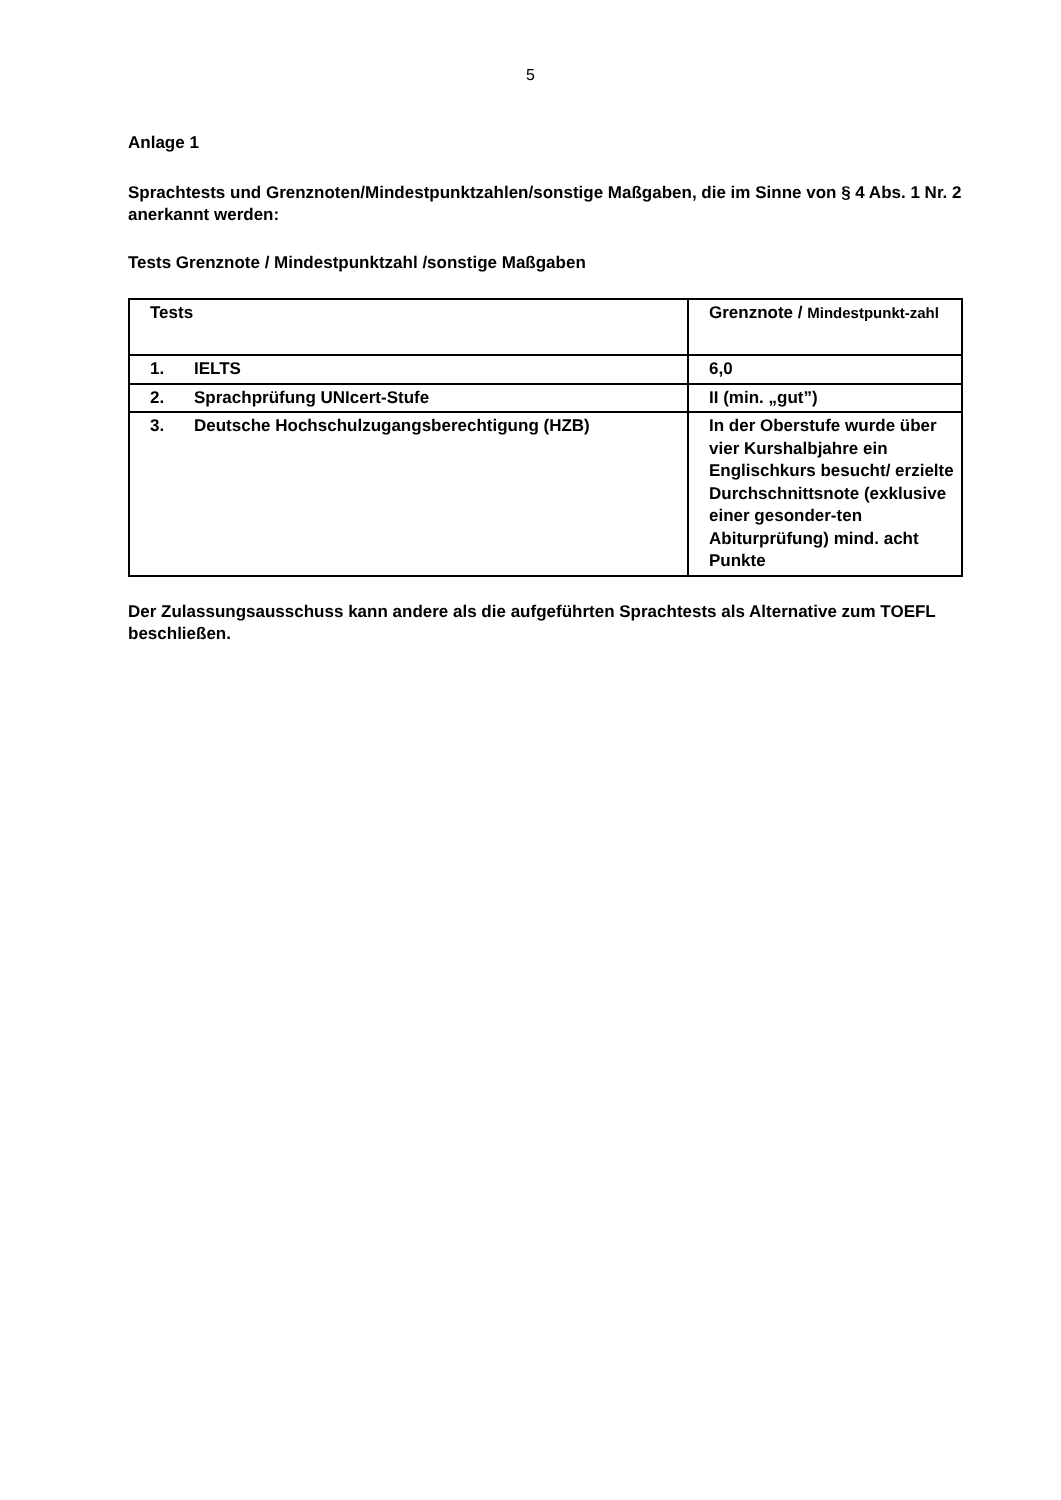5
Anlage 1
Sprachtests und Grenznoten/Mindestpunktzahlen/sonstige Maßgaben, die im Sinne von § 4 Abs. 1 Nr. 2 anerkannt werden:
Tests Grenznote / Mindestpunktzahl /sonstige Maßgaben
| Tests | Grenznote / Mindestpunkt-zahl |
| 1. IELTS | 6,0 |
| 2. Sprachprüfung UNIcert-Stufe | II (min. „gut”) |
| 3. Deutsche Hochschulzugangsberechtigung (HZB) | In der Oberstufe wurde über vier Kurshalbjahre ein Englischkurs besucht/ erzielte Durchschnittsnote (exklusive einer gesonder-ten Abiturprüfung) mind. acht Punkte |
Der Zulassungsausschuss kann andere als die aufgeführten Sprachtests als Alternative zum TOEFL beschließen.